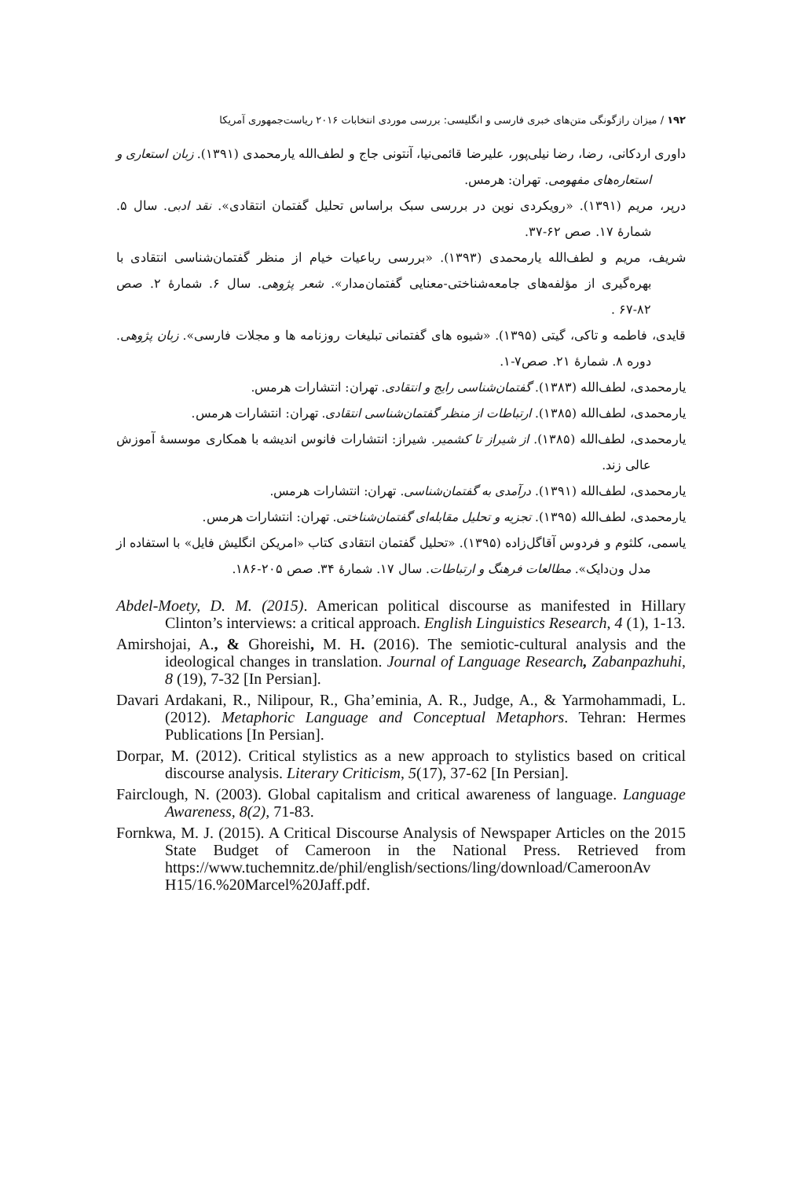۱۹۲ / میزان رازگونگی متن‌های خبری فارسی و انگلیسی: بررسی موردی انتخابات ۲۰۱۶ ریاست‌جمهوری آمریکا
داوری اردکانی، رضا، رضا نیلی‌پور، علیرضا قائمی‌نیا، آنتونی جاج و لطف‌الله یارمحمدی (۱۳۹۱). زبان استعاری و استعاره‌های مفهومی. تهران: هرمس.
درپر، مریم (۱۳۹۱). «رویکردی نوین در بررسی سبک براساس تحلیل گفتمان انتقادی». نقد ادبی. سال ۵. شمارهٔ ۱۷. صص ۶۲-۳۷.
شریف، مریم و لطف‌الله یارمحمدی (۱۳۹۳). «بررسی رباعیات خیام از منظر گفتمان‌شناسی انتقادی با بهره‌گیری از مؤلفه‌های جامعه‌شناختی-معنایی گفتمان‌مدار». شعر پژوهی. سال ۶. شمارهٔ ۲. صص ۸۲-۶۷ .
قایدی، فاطمه و تاکی، گیتی (۱۳۹۵). «شیوه های گفتمانی تبلیغات روزنامه ها و مجلات فارسی». زبان پژوهی. دوره ۸. شمارهٔ ۲۱. صص۷-۱.
یارمحمدی، لطف‌الله (۱۳۸۳). گفتمان‌شناسی رایج و انتقادی. تهران: انتشارات هرمس.
یارمحمدی، لطف‌الله (۱۳۸۵). ارتباطات از منظر گفتمان‌شناسی انتقادی. تهران: انتشارات هرمس.
یارمحمدی، لطف‌الله (۱۳۸۵). از شیراز تا کشمیر. شیراز: انتشارات فانوس اندیشه با همکاری موسسهٔ آموزش عالی زند.
یارمحمدی، لطف‌الله (۱۳۹۱). درآمدی به گفتمان‌شناسی. تهران: انتشارات هرمس.
یارمحمدی، لطف‌الله (۱۳۹۵). تجزیه و تحلیل مقابله‌ای گفتمان‌شناختی. تهران: انتشارات هرمس.
یاسمی، کلثوم و فردوس آقاگل‌زاده (۱۳۹۵). «تحلیل گفتمان انتقادی کتاب «امریکن انگلیش فایل» با استفاده از مدل ون‌دایک». مطالعات فرهنگ و ارتباطات. سال ۱۷. شمارهٔ ۳۴. صص ۲۰۵-۱۸۶.
Abdel-Moety, D. M. (2015). American political discourse as manifested in Hillary Clinton’s interviews: a critical approach. English Linguistics Research, 4 (1), 1-13.
Amirshojai, A., & Ghoreishi, M. H. (2016). The semiotic-cultural analysis and the ideological changes in translation. Journal of Language Research, Zabanpazhuhi, 8 (19), 7-32 [In Persian].
Davari Ardakani, R., Nilipour, R., Gha’eminia, A. R., Judge, A., & Yarmohammadi, L. (2012). Metaphoric Language and Conceptual Metaphors. Tehran: Hermes Publications [In Persian].
Dorpar, M. (2012). Critical stylistics as a new approach to stylistics based on critical discourse analysis. Literary Criticism, 5(17), 37-62 [In Persian].
Fairclough, N. (2003). Global capitalism and critical awareness of language. Language Awareness, 8(2), 71-83.
Fornkwa, M. J. (2015). A Critical Discourse Analysis of Newspaper Articles on the 2015 State Budget of Cameroon in the National Press. Retrieved from https://www.tuchemnitz.de/phil/english/sections/ling/download/CameroonAv H15/16.%20Marcel%20Jaff.pdf.